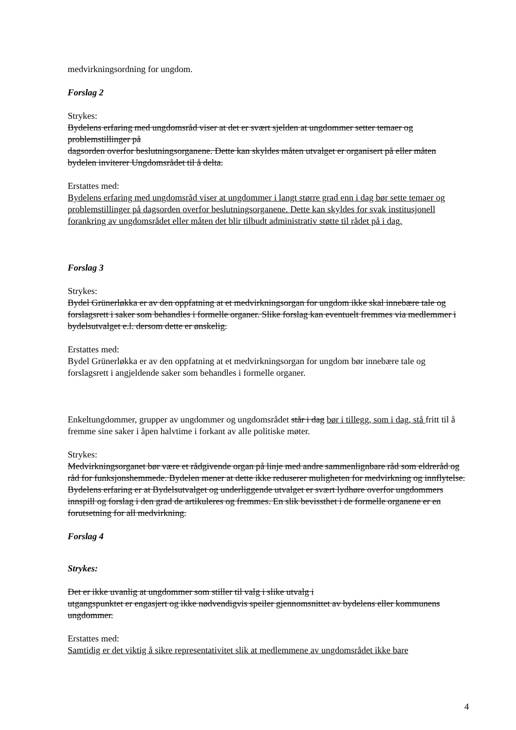medvirkningsordning for ungdom.
Forslag 2
Strykes:
Bydelens erfaring med ungdomsråd viser at det er svært sjelden at ungdommer setter temaer og problemstillinger på
dagsorden overfor beslutningsorganene. Dette kan skyldes måten utvalget er organisert på eller måten bydelen inviterer Ungdomsrådet til å delta.
Erstattes med:
Bydelens erfaring med ungdomsråd viser at ungdommer i langt større grad enn i dag bør sette temaer og problemstillinger på dagsorden overfor beslutningsorganene. Dette kan skyldes for svak institusjonell forankring av ungdomsrådet eller måten det blir tilbudt administrativ støtte til rådet på i dag.
Forslag 3
Strykes:
Bydel Grünerløkka er av den oppfatning at et medvirkningsorgan for ungdom ikke skal innebære tale og forslagsrett i saker som behandles i formelle organer. Slike forslag kan eventuelt fremmes via medlemmer i bydelsutvalget e.l. dersom dette er ønskelig.
Erstattes med:
Bydel Grünerløkka er av den oppfatning at et medvirkningsorgan for ungdom bør innebære tale og forslagsrett i angjeldende saker som behandles i formelle organer.
Enkeltungdommer, grupper av ungdommer og ungdomsrådet står i dag bør i tillegg, som i dag, stå fritt til å fremme sine saker i åpen halvtime i forkant av alle politiske møter.
Strykes:
Medvirkningsorganet bør være et rådgivende organ på linje med andre sammenlignbare råd som eldreråd og råd for funksjonshemmede. Bydelen mener at dette ikke reduserer muligheten for medvirkning og innflytelse. Bydelens erfaring er at Bydelsutvalget og underliggende utvalget er svært lydhøre overfor ungdommers innspill og forslag i den grad de artikuleres og fremmes. En slik bevissthet i de formelle organene er en forutsetning for all medvirkning.
Forslag 4
Strykes:
Det er ikke uvanlig at ungdommer som stiller til valg i slike utvalg i
utgangspunktet er engasjert og ikke nødvendigvis speiler gjennomsnittet av bydelens eller kommunens ungdommer.
Erstattes med:
Samtidig er det viktig å sikre representativitet slik at medlemmene av ungdomsrådet ikke bare
4